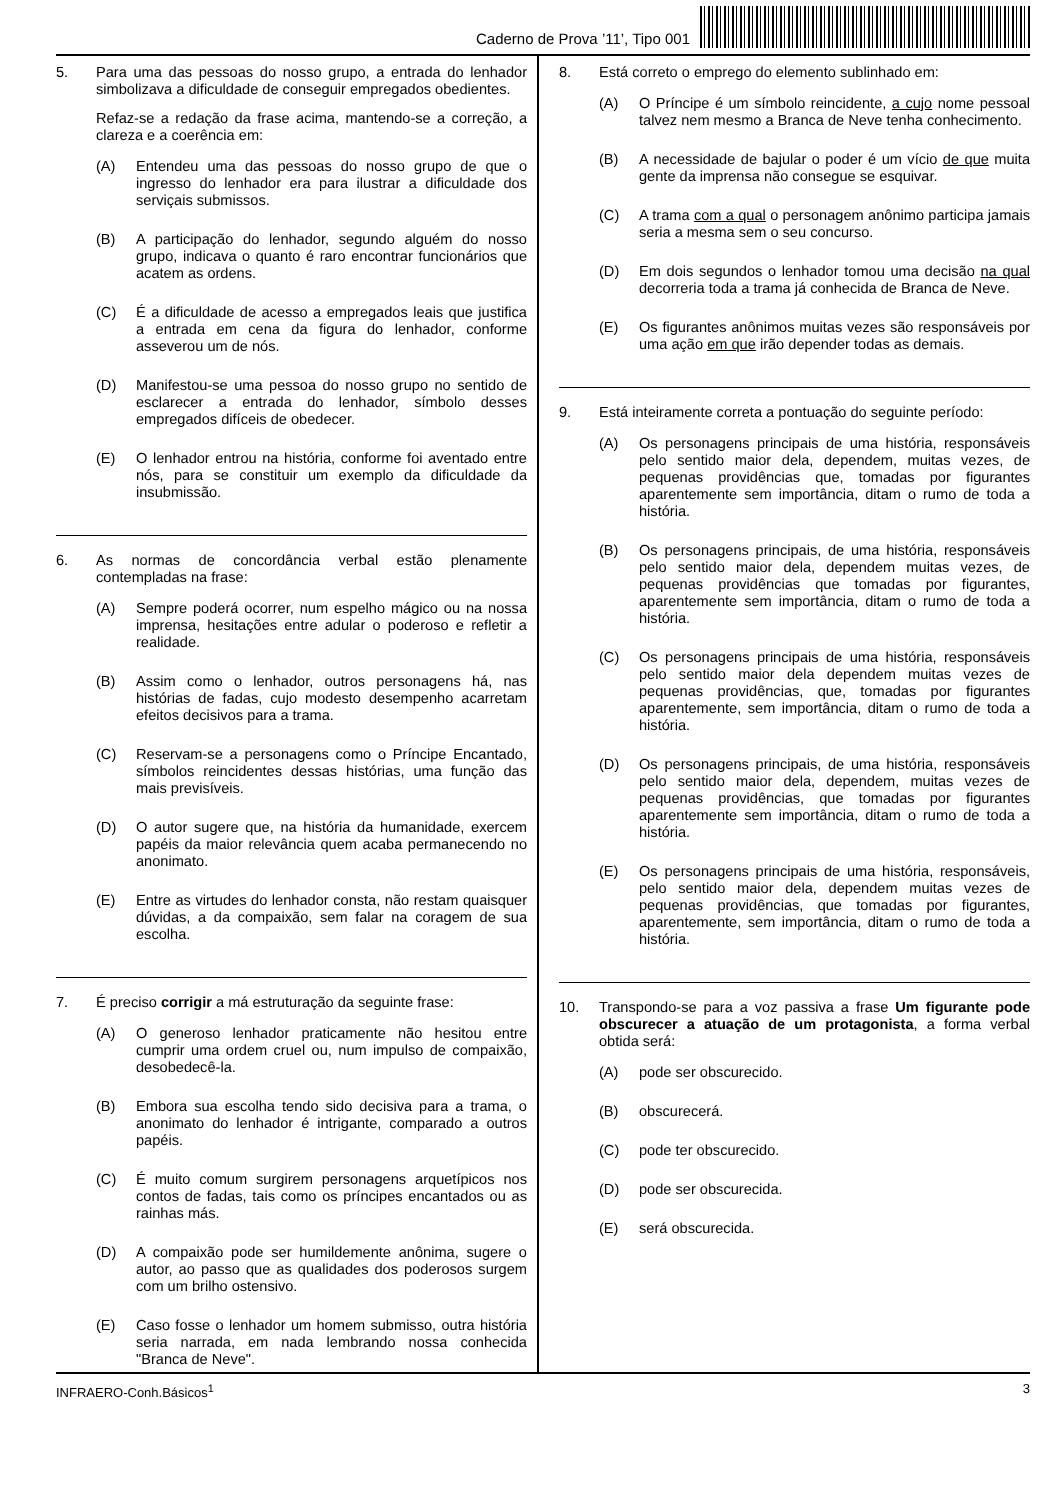Caderno de Prova ’11’, Tipo 001
5. Para uma das pessoas do nosso grupo, a entrada do lenhador simbolizava a dificuldade de conseguir empregados obedientes.
Refaz-se a redação da frase acima, mantendo-se a correção, a clareza e a coerência em:
(A) Entendeu uma das pessoas do nosso grupo de que o ingresso do lenhador era para ilustrar a dificuldade dos serviçais submissos.
(B) A participação do lenhador, segundo alguém do nosso grupo, indicava o quanto é raro encontrar funcionários que acatem as ordens.
(C) É a dificuldade de acesso a empregados leais que justifica a entrada em cena da figura do lenhador, conforme asseverou um de nós.
(D) Manifestou-se uma pessoa do nosso grupo no sentido de esclarecer a entrada do lenhador, símbolo desses empregados difíceis de obedecer.
(E) O lenhador entrou na história, conforme foi aventado entre nós, para se constituir um exemplo da dificuldade da insubmissão.
6. As normas de concordância verbal estão plenamente contempladas na frase:
(A) Sempre poderá ocorrer, num espelho mágico ou na nossa imprensa, hesitações entre adular o poderoso e refletir a realidade.
(B) Assim como o lenhador, outros personagens há, nas histórias de fadas, cujo modesto desempenho acarretam efeitos decisivos para a trama.
(C) Reservam-se a personagens como o Príncipe Encantado, símbolos reincidentes dessas histórias, uma função das mais previsíveis.
(D) O autor sugere que, na história da humanidade, exercem papéis da maior relevância quem acaba permanecendo no anonimato.
(E) Entre as virtudes do lenhador consta, não restam quaisquer dúvidas, a da compaixão, sem falar na coragem de sua escolha.
7. É preciso corrigir a má estruturação da seguinte frase:
(A) O generoso lenhador praticamente não hesitou entre cumprir uma ordem cruel ou, num impulso de compaixão, desobedecê-la.
(B) Embora sua escolha tendo sido decisiva para a trama, o anonimato do lenhador é intrigante, comparado a outros papéis.
(C) É muito comum surgirem personagens arquetípicos nos contos de fadas, tais como os príncipes encantados ou as rainhas más.
(D) A compaixão pode ser humildemente anônima, sugere o autor, ao passo que as qualidades dos poderosos surgem com um brilho ostensivo.
(E) Caso fosse o lenhador um homem submisso, outra história seria narrada, em nada lembrando nossa conhecida "Branca de Neve".
8. Está correto o emprego do elemento sublinhado em:
(A) O Príncipe é um símbolo reincidente, a cujo nome pessoal talvez nem mesmo a Branca de Neve tenha conhecimento.
(B) A necessidade de bajular o poder é um vício de que muita gente da imprensa não consegue se esquivar.
(C) A trama com a qual o personagem anônimo participa jamais seria a mesma sem o seu concurso.
(D) Em dois segundos o lenhador tomou uma decisão na qual decorreria toda a trama já conhecida de Branca de Neve.
(E) Os figurantes anônimos muitas vezes são responsáveis por uma ação em que irão depender todas as demais.
9. Está inteiramente correta a pontuação do seguinte período:
(A) Os personagens principais de uma história, responsáveis pelo sentido maior dela, dependem, muitas vezes, de pequenas providências que, tomadas por figurantes aparentemente sem importância, ditam o rumo de toda a história.
(B) Os personagens principais, de uma história, responsáveis pelo sentido maior dela, dependem muitas vezes, de pequenas providências que tomadas por figurantes, aparentemente sem importância, ditam o rumo de toda a história.
(C) Os personagens principais de uma história, responsáveis pelo sentido maior dela dependem muitas vezes de pequenas providências, que, tomadas por figurantes aparentemente, sem importância, ditam o rumo de toda a história.
(D) Os personagens principais, de uma história, responsáveis pelo sentido maior dela, dependem, muitas vezes de pequenas providências, que tomadas por figurantes aparentemente sem importância, ditam o rumo de toda a história.
(E) Os personagens principais de uma história, responsáveis, pelo sentido maior dela, dependem muitas vezes de pequenas providências, que tomadas por figurantes, aparentemente, sem importância, ditam o rumo de toda a história.
10. Transpondo-se para a voz passiva a frase Um figurante pode obscurecer a atuação de um protagonista, a forma verbal obtida será:
(A) pode ser obscurecido.
(B) obscurecerá.
(C) pode ter obscurecido.
(D) pode ser obscurecida.
(E) será obscurecida.
INFRAERO-Conh.Básicos<sup>1</sup> 3